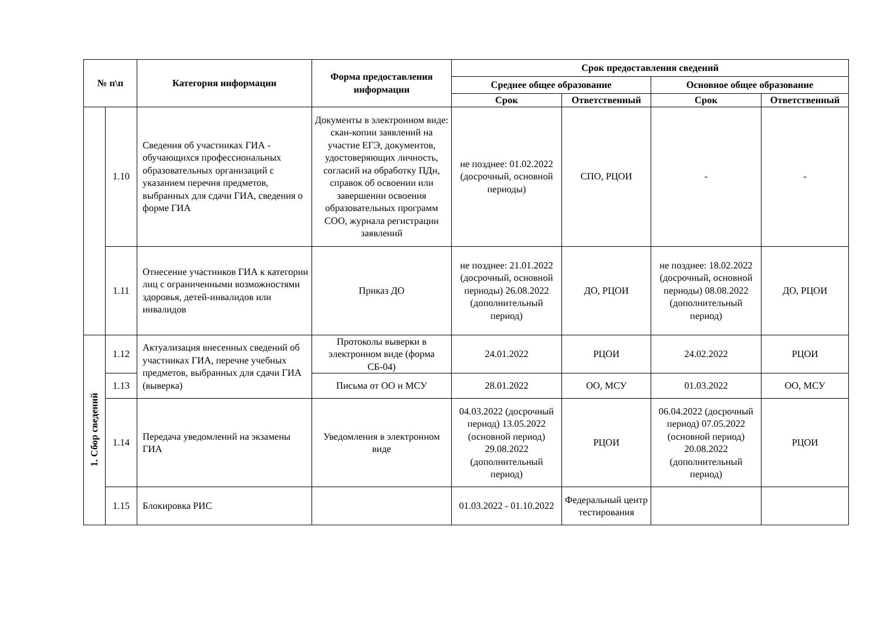| № п\п | | Категория информации | Форма предоставления информации | Срок предоставления сведений | | | |
| --- | --- | --- | --- | --- | --- | --- | --- |
| | | | | Среднее общее образование | | Основное общее образование | |
| | | | | Срок | Ответственный | Срок | Ответственный |
| | 1.10 | Сведения об участниках ГИА - обучающихся профессиональных образовательных организаций с указанием перечня предметов, выбранных для сдачи ГИА, сведения о форме ГИА | Документы в электронном виде: скан-копии заявлений на участие ЕГЭ, документов, удостоверяющих личность, согласий на обработку ПДн, справок об освоении или завершении освоения образовательных программ СОО, журнала регистрации заявлений | не позднее: 01.02.2022 (досрочный, основной периоды) | СПО, РЦОИ | - | - |
| | 1.11 | Отнесение участников ГИА к категории лиц с ограниченными возможностями здоровья, детей-инвалидов или инвалидов | Приказ ДО | не позднее: 21.01.2022 (досрочный, основной периоды) 26.08.2022 (дополнительный период) | ДО, РЦОИ | не позднее: 18.02.2022 (досрочный, основной периоды) 08.08.2022 (дополнительный период) | ДО, РЦОИ |
| 1. Сбор сведений | 1.12 | Актуализация внесенных сведений об участниках ГИА, перечне учебных предметов, выбранных для сдачи ГИА (выверка) | Протоколы выверки в электронном виде (форма СБ-04) | 24.01.2022 | РЦОИ | 24.02.2022 | РЦОИ |
| | 1.13 | | Письма от ОО и МСУ | 28.01.2022 | ОО, МСУ | 01.03.2022 | ОО, МСУ |
| | 1.14 | Передача уведомлений на экзамены ГИА | Уведомления в электронном виде | 04.03.2022 (досрочный период) 13.05.2022 (основной период) 29.08.2022 (дополнительный период) | РЦОИ | 06.04.2022 (досрочный период) 07.05.2022 (основной период) 20.08.2022 (дополнительный период) | РЦОИ |
| | 1.15 | Блокировка РИС | | 01.03.2022 - 01.10.2022 | Федеральный центр тестирования | | |